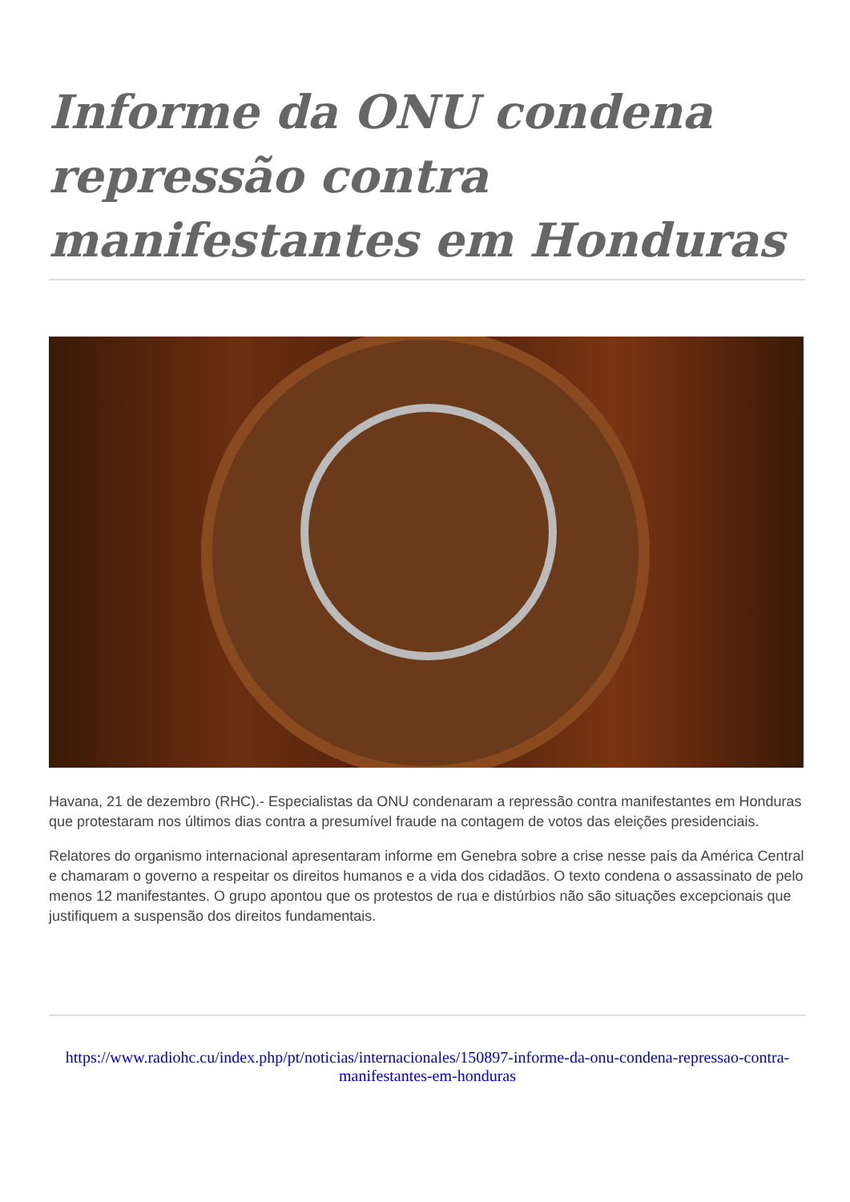Informe da ONU condena repressão contra manifestantes em Honduras
Havana, 21 de dezembro (RHC).- Especialistas da ONU condenaram a repressão contra manifestantes em Honduras que protestaram nos últimos dias contra a presumível fraude na contagem de votos das eleições presidenciais.
Relatores do organismo internacional apresentaram informe em Genebra sobre a crise nesse país da América Central e chamaram o governo a respeitar os direitos humanos e a vida dos cidadãos. O texto condena o assassinato de pelo menos 12 manifestantes. O grupo apontou que os protestos de rua e distúrbios não são situações excepcionais que justifiquem a suspensão dos direitos fundamentais.
https://www.radiohc.cu/index.php/pt/noticias/internacionales/150897-informe-da-onu-condena-repressao-contra-manifestantes-em-honduras